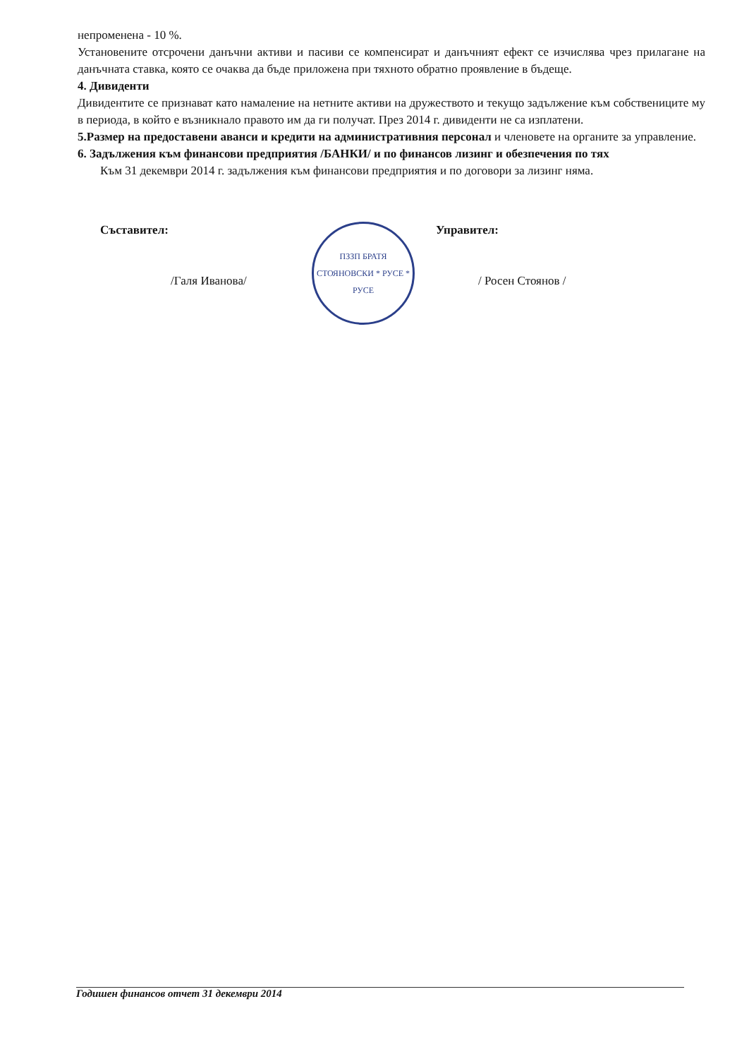непроменена - 10 %.
Установените отсрочени данъчни активи и пасиви се компенсират и данъчният ефект се изчислява чрез прилагане на данъчната ставка, която се очаква да бъде приложена при тяхното обратно проявление в бъдеще.
4. Дивиденти
Дивидентите се признават като намаление на нетните активи на дружеството и текущо задължение към собствениците му в периода, в който е възникнало правото им да ги получат. През 2014 г. дивиденти не са изплатени.
5.Размер на предоставени аванси и кредити на административния персонал и членовете на органите за управление.
6. Задължения към финансови предприятия /БАНКИ/ и по финансов лизинг и обезпечения по тях
Към 31 декември 2014 г. задължения към финансови предприятия и по договори за лизинг няма.
Съставител:
/Галя Иванова/
ПЗЗП БРАТЯ СТОЯНОВСКИ * РУСЕ *
РУСЕ
Управител:
/ Росен Стоянов /
Годишен финансов отчет 31 декември 2014